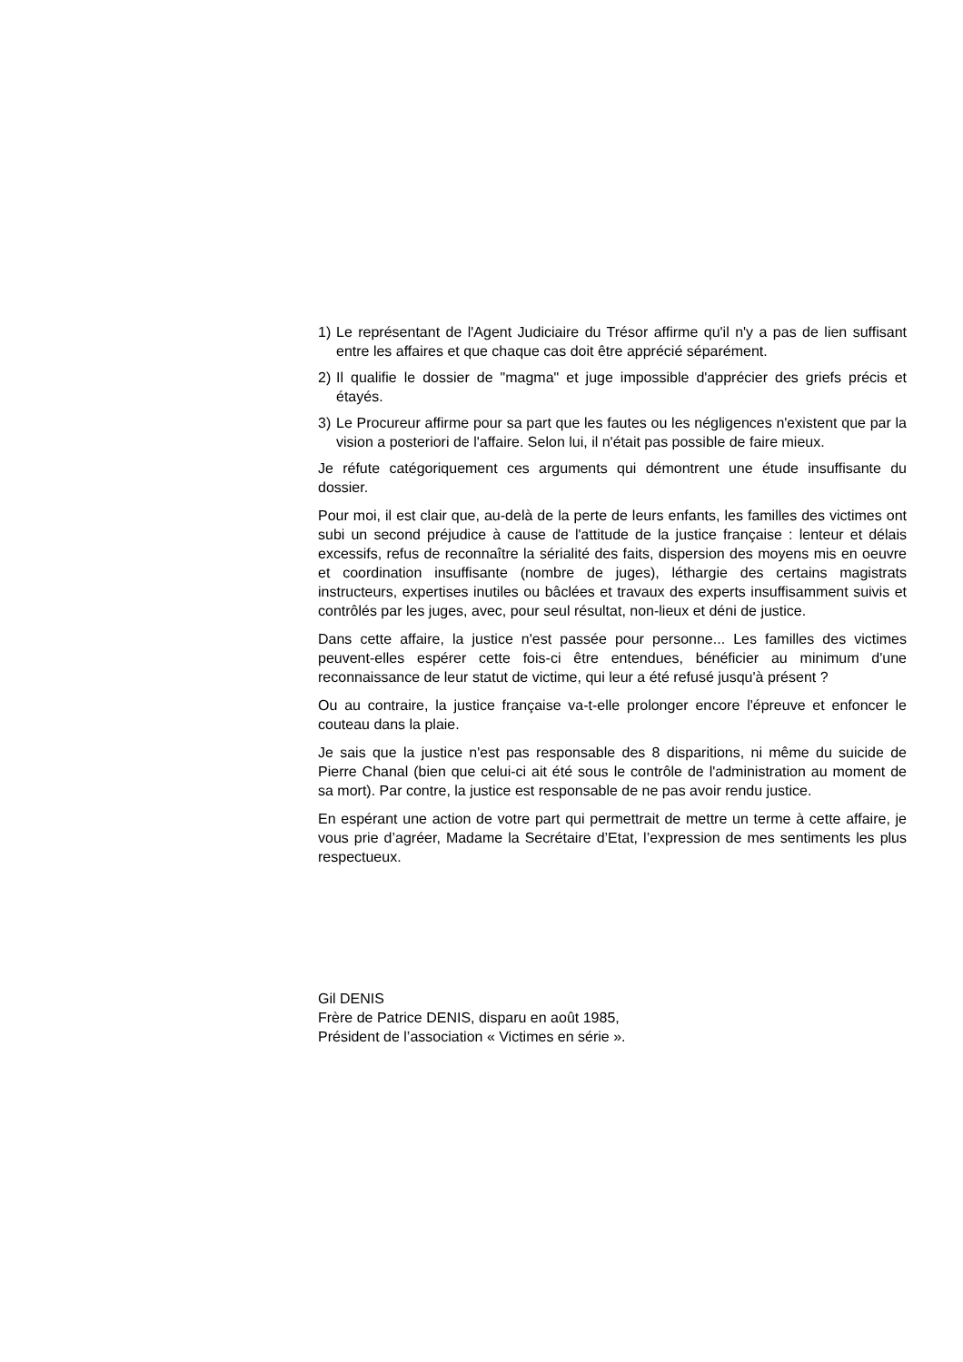1) Le représentant de l'Agent Judiciaire du Trésor affirme qu'il n'y a pas de lien suffisant entre les affaires et que chaque cas doit être apprécié séparément.
2) Il qualifie le dossier de "magma" et juge impossible d'apprécier des griefs précis et étayés.
3) Le Procureur affirme pour sa part que les fautes ou les négligences n'existent que par la vision a posteriori de l'affaire. Selon lui, il n'était pas possible de faire mieux.
Je réfute catégoriquement ces arguments qui démontrent une étude insuffisante du dossier.
Pour moi, il est clair que, au-delà de la perte de leurs enfants, les familles des victimes ont subi un second préjudice à cause de l'attitude de la justice française : lenteur et délais excessifs, refus de reconnaître la sérialité des faits, dispersion des moyens mis en oeuvre et coordination insuffisante (nombre de juges), léthargie des certains magistrats instructeurs, expertises inutiles ou bâclées et travaux des experts insuffisamment suivis et contrôlés par les juges, avec, pour seul résultat, non-lieux et déni de justice.
Dans cette affaire, la justice n'est passée pour personne... Les familles des victimes peuvent-elles espérer cette fois-ci être entendues, bénéficier au minimum d'une reconnaissance de leur statut de victime, qui leur a été refusé jusqu'à présent ?
Ou au contraire, la justice française va-t-elle prolonger encore l'épreuve et enfoncer le couteau dans la plaie.
Je sais que la justice n'est pas responsable des 8 disparitions, ni même du suicide de Pierre Chanal (bien que celui-ci ait été sous le contrôle de l'administration au moment de sa mort). Par contre, la justice est responsable de ne pas avoir rendu justice.
En espérant une action de votre part qui permettrait de mettre un terme à cette affaire, je vous prie d’agréer, Madame la Secrétaire d’Etat, l’expression de mes sentiments les plus respectueux.
Gil DENIS
Frère de Patrice DENIS, disparu en août 1985,
Président de l’association « Victimes en série ».